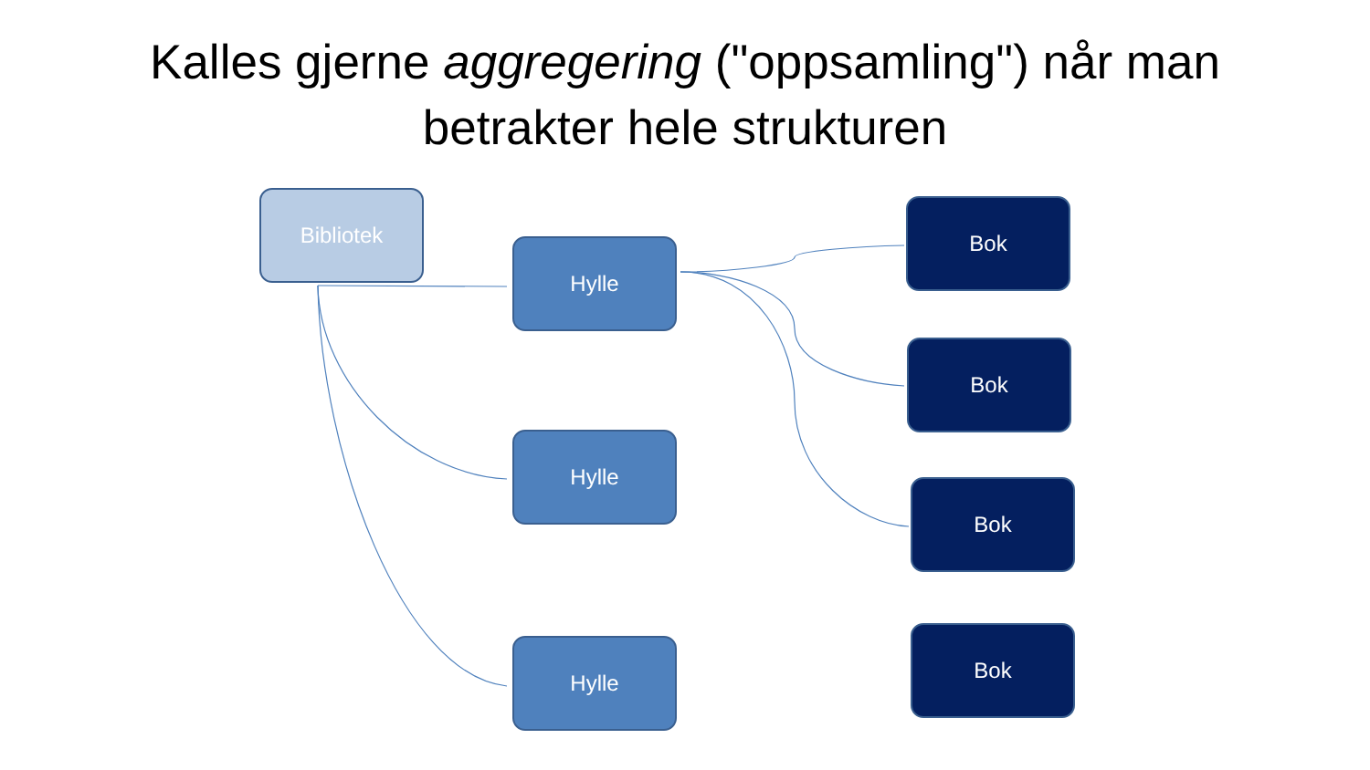Kalles gjerne aggregering ("oppsamling") når man
betrakter hele strukturen
Bibliotek
Hylle
Hylle
Hylle
Bok
Bok
Bok
Bok